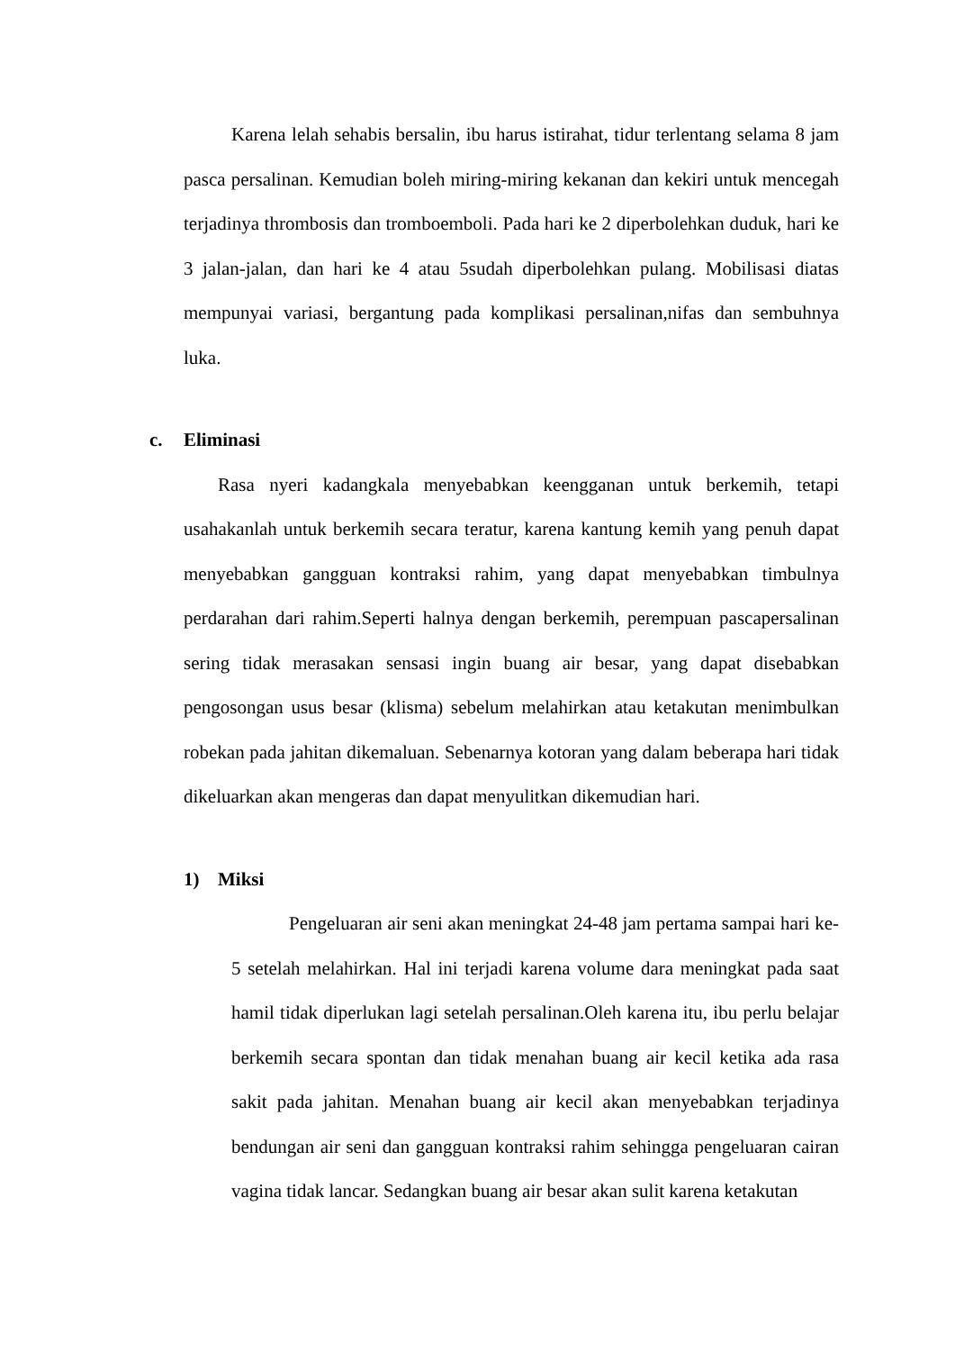Karena lelah sehabis bersalin, ibu harus istirahat, tidur terlentang selama 8 jam pasca persalinan. Kemudian boleh miring-miring kekanan dan kekiri untuk mencegah terjadinya thrombosis dan tromboemboli. Pada hari ke 2 diperbolehkan duduk, hari ke 3 jalan-jalan, dan hari ke 4 atau 5sudah diperbolehkan pulang. Mobilisasi diatas mempunyai variasi, bergantung pada komplikasi persalinan,nifas dan sembuhnya luka.
c. Eliminasi
Rasa nyeri kadangkala menyebabkan keengganan untuk berkemih, tetapi usahakanlah untuk berkemih secara teratur, karena kantung kemih yang penuh dapat menyebabkan gangguan kontraksi rahim, yang dapat menyebabkan timbulnya perdarahan dari rahim.Seperti halnya dengan berkemih, perempuan pascapersalinan sering tidak merasakan sensasi ingin buang air besar, yang dapat disebabkan pengosongan usus besar (klisma) sebelum melahirkan atau ketakutan menimbulkan robekan pada jahitan dikemaluan. Sebenarnya kotoran yang dalam beberapa hari tidak dikeluarkan akan mengeras dan dapat menyulitkan dikemudian hari.
1) Miksi
Pengeluaran air seni akan meningkat 24-48 jam pertama sampai hari ke-5 setelah melahirkan. Hal ini terjadi karena volume dara meningkat pada saat hamil tidak diperlukan lagi setelah persalinan.Oleh karena itu, ibu perlu belajar berkemih secara spontan dan tidak menahan buang air kecil ketika ada rasa sakit pada jahitan. Menahan buang air kecil akan menyebabkan terjadinya bendungan air seni dan gangguan kontraksi rahim sehingga pengeluaran cairan vagina tidak lancar. Sedangkan buang air besar akan sulit karena ketakutan